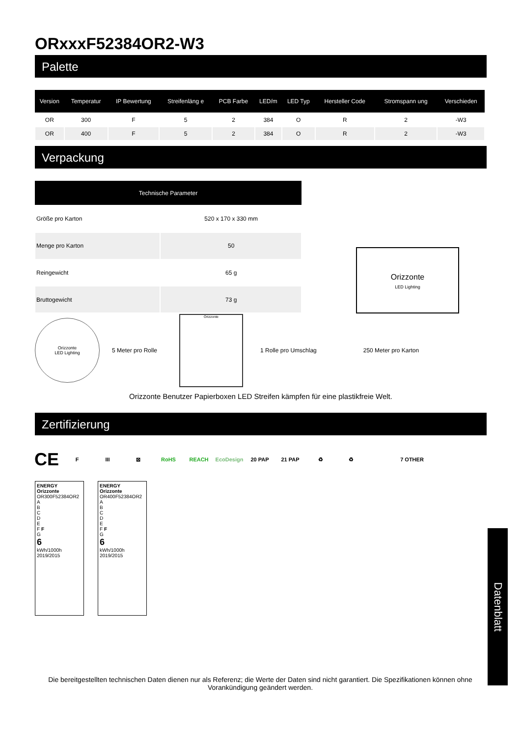ORxxxF52384OR2-W3
Palette
| Version | Temperatur | IP Bewertung | Streifenläng e | PCB Farbe | LED/m | LED Typ | Hersteller Code | Stromspann ung | Verschieden |
| --- | --- | --- | --- | --- | --- | --- | --- | --- | --- |
| OR | 300 | F | 5 | 2 | 384 | O | R | 2 | -W3 |
| OR | 400 | F | 5 | 2 | 384 | O | R | 2 | -W3 |
Verpackung
| Technische Parameter | |
| --- | --- |
| Größe pro Karton | 520 x 170 x 330 mm |
| Menge pro Karton | 50 |
| Reingewicht | 65 g |
| Bruttogewicht | 73 g |
Orizzonte
LED Lighting
Orizzonte
LED Lighting
5 Meter pro Rolle
Orizzonte
1 Rolle pro Umschlag 250 Meter pro Karton
Orizzonte Benutzer Papierboxen LED Streifen kämpfen für eine plastikfreie Welt.
Zertifizierung
CE F III ⊠ RoHS REACH EcoDesign 20 PAP 21 PAP ♻ ♻ 7 OTHER
ENERGY
Orizzonte
OR300F52384OR2
A
B
C
D
E
F F
G
6
kWh/1000h
2019/2015
ENERGY
Orizzonte
OR400F52384OR2
A
B
C
D
E
F F
G
6
kWh/1000h
2019/2015
Datenblatt
Die bereitgestellten technischen Daten dienen nur als Referenz; die Werte der Daten sind nicht garantiert. Die Spezifikationen können ohne Vorankündigung geändert werden.